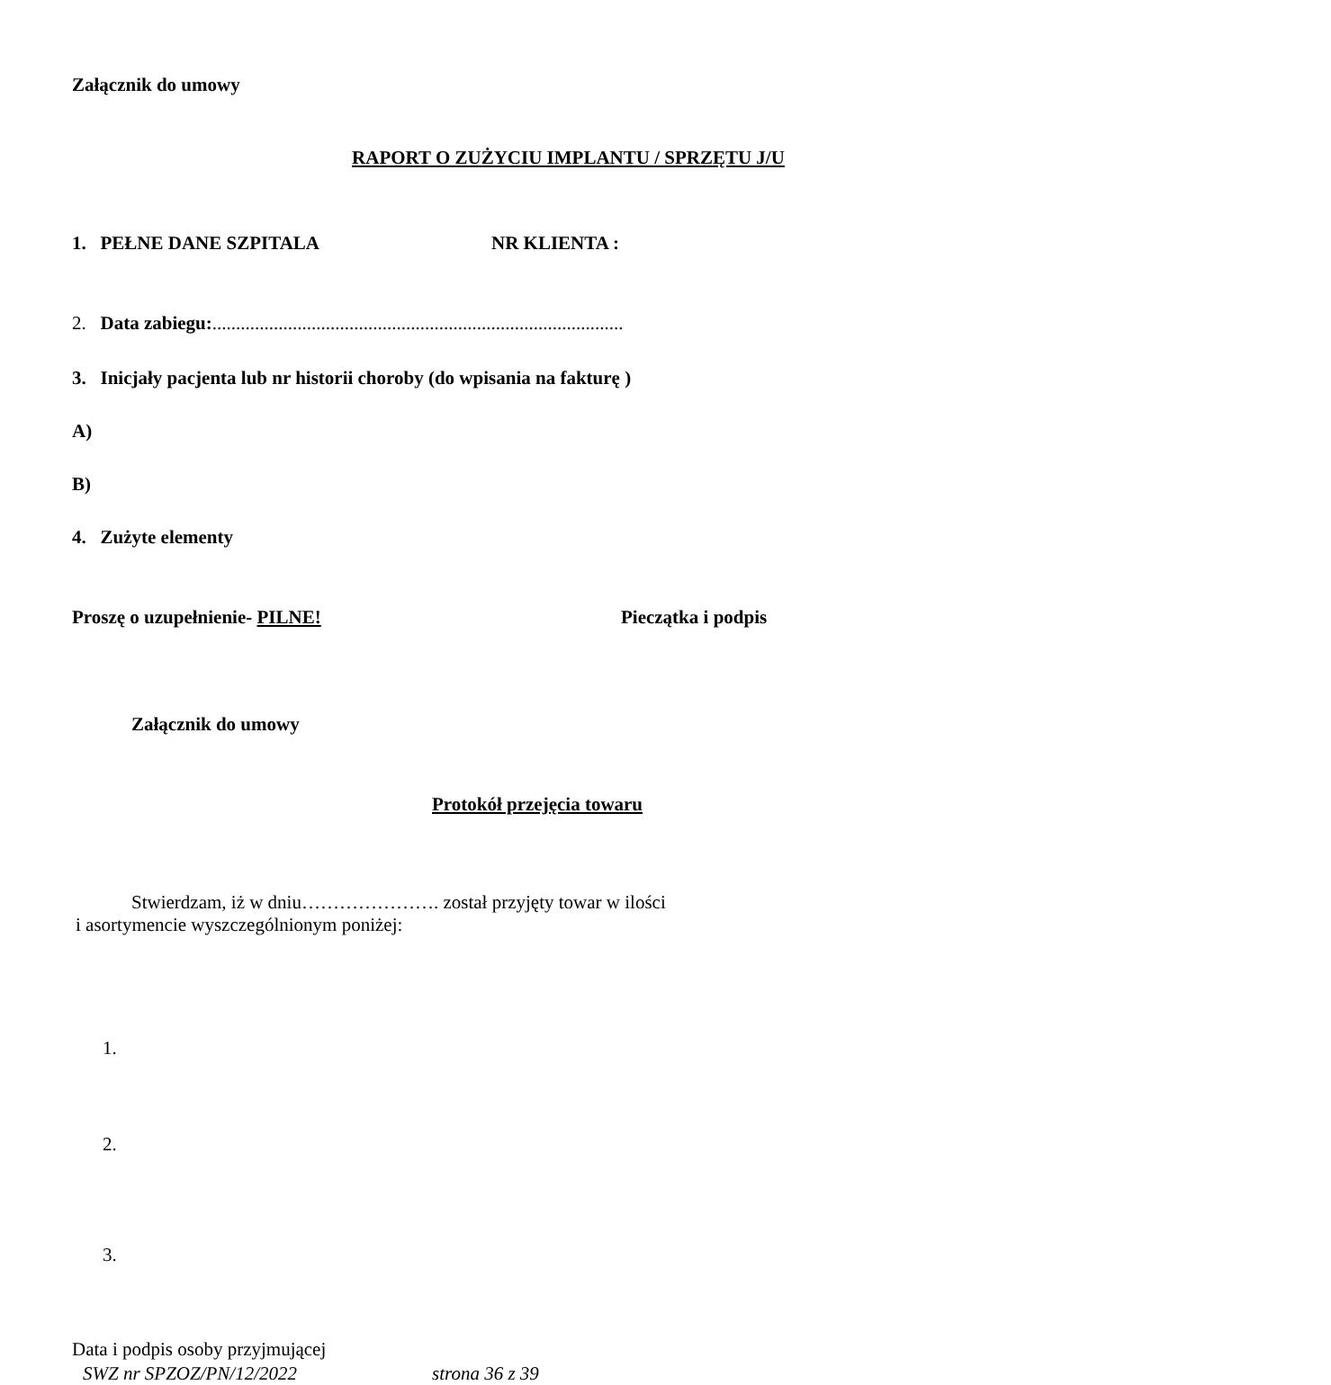Załącznik do umowy
RAPORT O ZUŻYCIU IMPLANTU / SPRZĘTU J/U
1. PEŁNE DANE SZPITALA NR KLIENTA :
2. Data zabiegu:.......................................................................................
3. Inicjały pacjenta lub nr historii choroby (do wpisania na fakturę )
A)
B)
4. Zużyte elementy
Proszę o uzupełnienie- PILNE! Pieczątka i podpis
Załącznik do umowy
Protokół przejęcia towaru
Stwierdzam, iż w dniu…………………. został przyjęty towar w ilości
i asortymencie wyszczególnionym poniżej:
1.
2.
3.
Data i podpis osoby przyjmującej
SWZ nr SPZOZ/PN/12/2022 strona 36 z 39